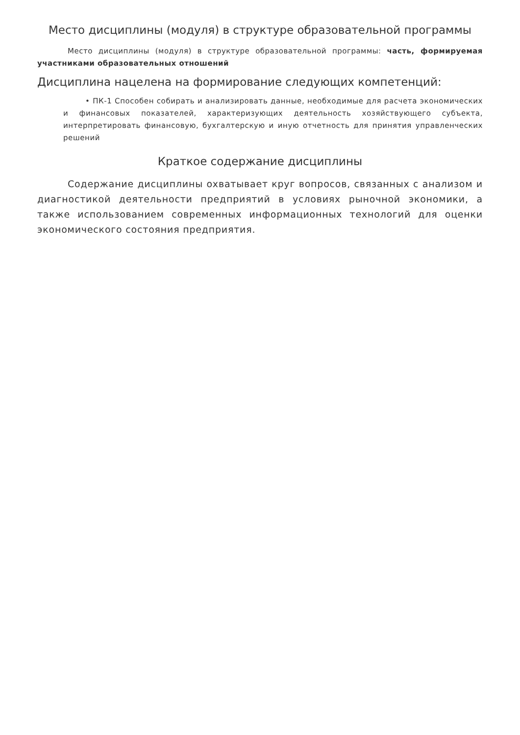Место дисциплины (модуля) в структуре образовательной программы
Место дисциплины (модуля) в структуре образовательной программы: часть, формируемая участниками образовательных отношений
Дисциплина нацелена на формирование следующих компетенций:
• ПК-1 Способен собирать и анализировать данные, необходимые для расчета экономических и финансовых показателей, характеризующих деятельность хозяйствующего субъекта, интерпретировать финансовую, бухгалтерскую и иную отчетность для принятия управленческих решений
Краткое содержание дисциплины
Содержание дисциплины охватывает круг вопросов, связанных с анализом и диагностикой деятельности предприятий в условиях рыночной экономики, а также использованием современных информационных технологий для оценки экономического состояния предприятия.